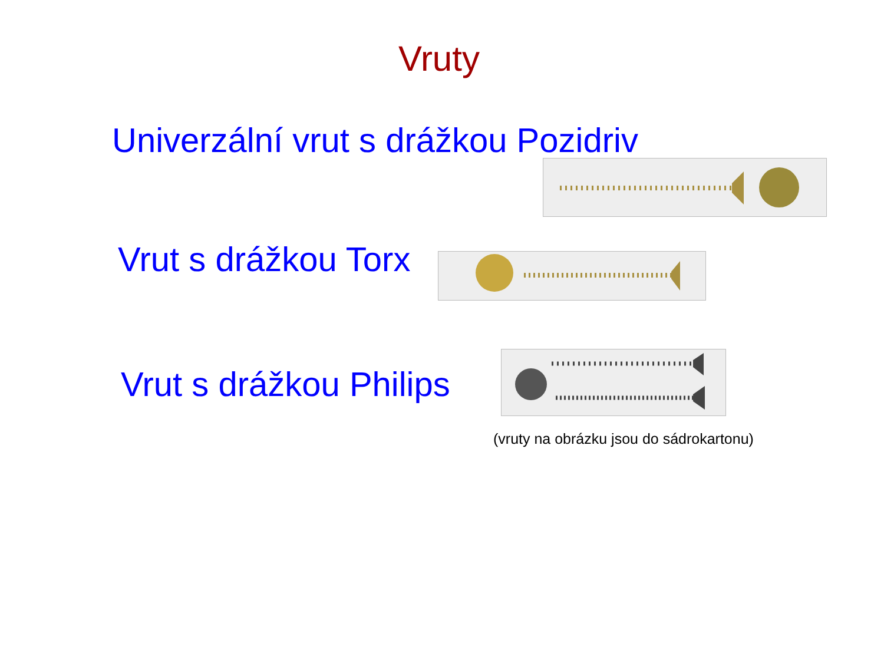Vruty
Univerzální vrut s drážkou Pozidriv
Vrut s drážkou Torx
Vrut s drážkou Philips
(vruty na obrázku jsou do sádrokartonu)